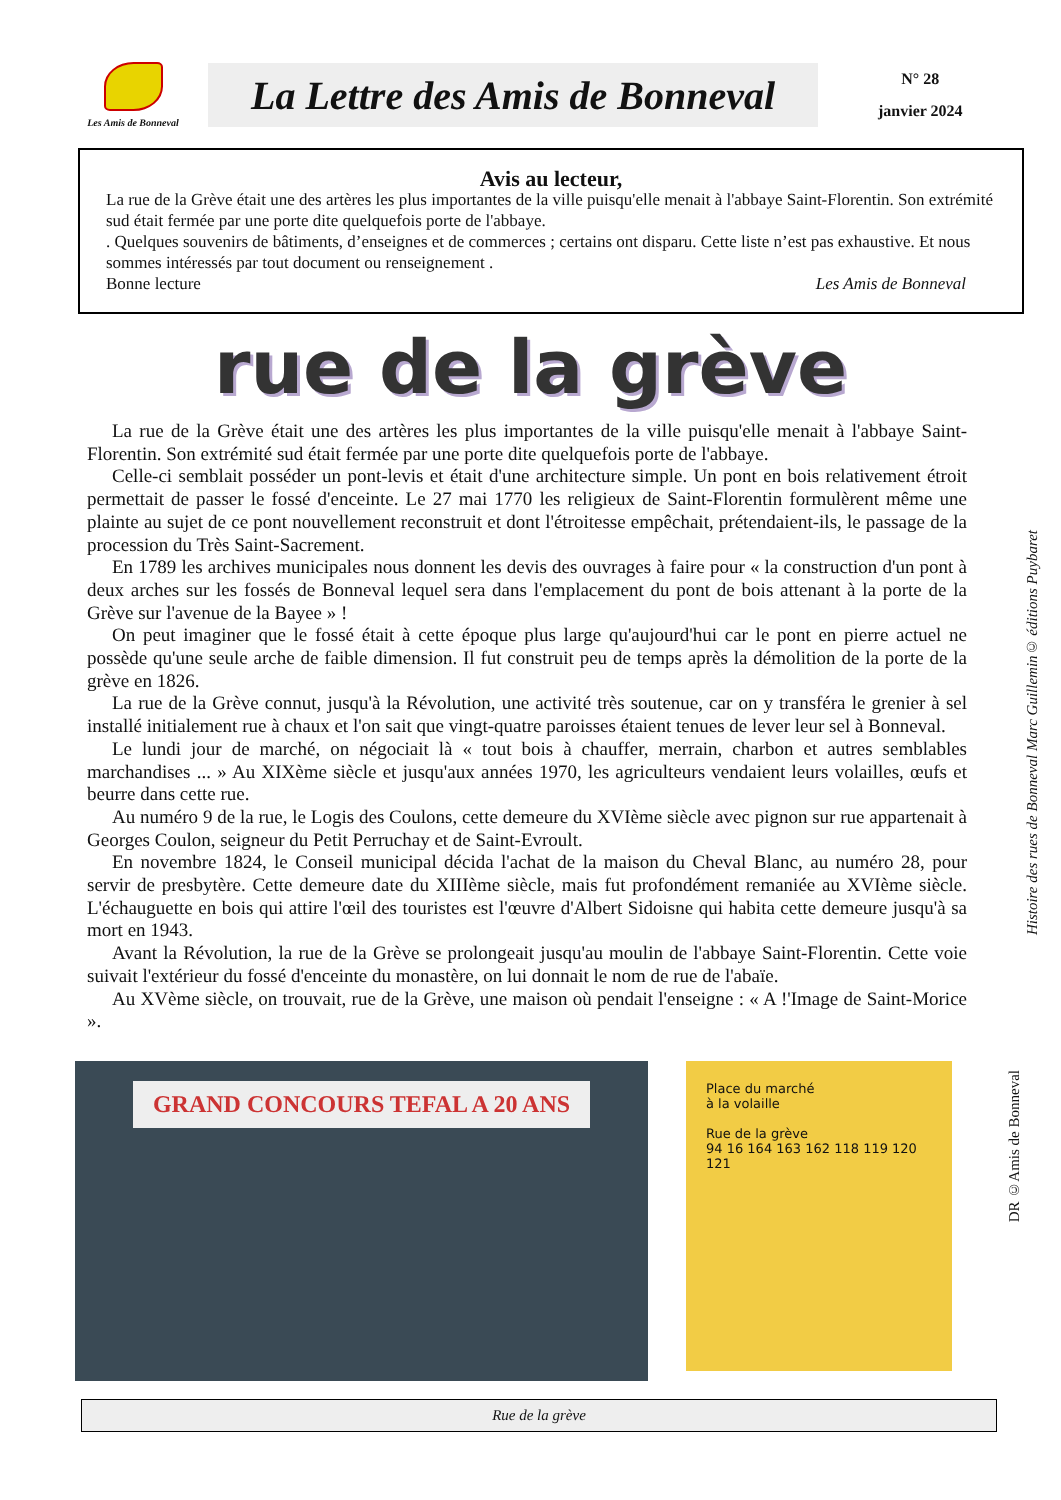Les Amis de Bonneval
La Lettre des Amis de Bonneval
N° 28
janvier 2024
Avis au lecteur,
La rue de la Grève était une des artères les plus importantes de la ville puisqu'elle menait à l'abbaye Saint-Florentin. Son extrémité sud était fermée par une porte dite quelquefois porte de l'abbaye.
. Quelques souvenirs de bâtiments, d’enseignes et de commerces ; certains ont disparu. Cette liste n’est pas exhaustive. Et nous sommes intéressés par tout document ou renseignement .
Bonne lecture Les Amis de Bonneval
rue de la grève
La rue de la Grève était une des artères les plus importantes de la ville puisqu'elle menait à l'abbaye Saint-Florentin. Son extrémité sud était fermée par une porte dite quelquefois porte de l'abbaye.
Celle-ci semblait posséder un pont-levis et était d'une architecture simple. Un pont en bois relativement étroit permettait de passer le fossé d'enceinte. Le 27 mai 1770 les religieux de Saint-Florentin formulèrent même une plainte au sujet de ce pont nouvellement reconstruit et dont l'étroitesse empêchait, prétendaient-ils, le passage de la procession du Très Saint-Sacrement.
En 1789 les archives municipales nous donnent les devis des ouvrages à faire pour « la construction d'un pont à deux arches sur les fossés de Bonneval lequel sera dans l'emplacement du pont de bois attenant à la porte de la Grève sur l'avenue de la Bayee » !
On peut imaginer que le fossé était à cette époque plus large qu'aujourd'hui car le pont en pierre actuel ne possède qu'une seule arche de faible dimension. Il fut construit peu de temps après la démolition de la porte de la grève en 1826.
La rue de la Grève connut, jusqu'à la Révolution, une activité très soutenue, car on y transféra le grenier à sel installé initialement rue à chaux et l'on sait que vingt-quatre paroisses étaient tenues de lever leur sel à Bonneval.
Le lundi jour de marché, on négociait là « tout bois à chauffer, merrain, charbon et autres semblables marchandises ... » Au XIXème siècle et jusqu'aux années 1970, les agriculteurs vendaient leurs volailles, œufs et beurre dans cette rue.
Au numéro 9 de la rue, le Logis des Coulons, cette demeure du XVIème siècle avec pignon sur rue appartenait à Georges Coulon, seigneur du Petit Perruchay et de Saint-Evroult.
En novembre 1824, le Conseil municipal décida l'achat de la maison du Cheval Blanc, au numéro 28, pour servir de presbytère. Cette demeure date du XIIIème siècle, mais fut profondément remaniée au XVIème siècle. L'échauguette en bois qui attire l'œil des touristes est l'œuvre d'Albert Sidoisne qui habita cette demeure jusqu'à sa mort en 1943.
Avant la Révolution, la rue de la Grève se prolongeait jusqu'au moulin de l'abbaye Saint-Florentin. Cette voie suivait l'extérieur du fossé d'enceinte du monastère, on lui donnait le nom de rue de l'abaïe.
Au XVème siècle, on trouvait, rue de la Grève, une maison où pendait l'enseigne : « A !'Image de Saint-Morice ».
Histoire des rues de Bonneval Marc Guillemin© éditions Puybaret
DR ©Amis de Bonneval
GRAND CONCOURS TEFAL A 20 ANS
Place du marché
à la volaille
Rue de la grève
94 16 164 163 162 118 119 120 121
Rue de la grève